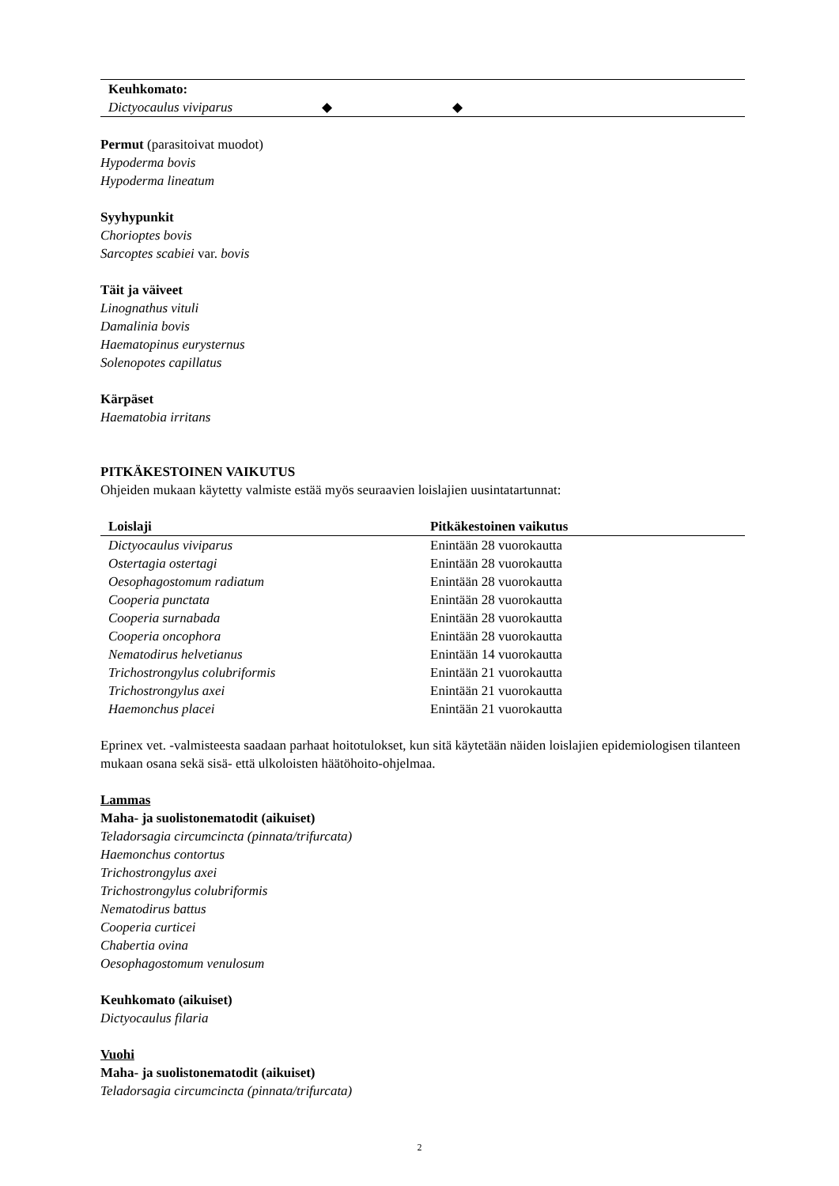| Keuhkomato: | | |
| Dictyocaulus viviparus | ◆ | ◆ |
Permut (parasitoivat muodot)
Hypoderma bovis
Hypoderma lineatum
Syyhypunkit
Chorioptes bovis
Sarcoptes scabiei var. bovis
Täit ja väiveet
Linognathus vituli
Damalinia bovis
Haematopinus eurysternus
Solenopotes capillatus
Kärpäset
Haematobia irritans
PITKÄKESTOINEN VAIKUTUS
Ohjeiden mukaan käytetty valmiste estää myös seuraavien loislajien uusintatartunnat:
| Loislaji | Pitkäkestoinen vaikutus |
| --- | --- |
| Dictyocaulus viviparus | Enintään 28 vuorokautta |
| Ostertagia ostertagi | Enintään 28 vuorokautta |
| Oesophagostomum radiatum | Enintään 28 vuorokautta |
| Cooperia punctata | Enintään 28 vuorokautta |
| Cooperia surnabada | Enintään 28 vuorokautta |
| Cooperia oncophora | Enintään 28 vuorokautta |
| Nematodirus helvetianus | Enintään 14 vuorokautta |
| Trichostrongylus colubriformis | Enintään 21 vuorokautta |
| Trichostrongylus axei | Enintään 21 vuorokautta |
| Haemonchus placei | Enintään 21 vuorokautta |
Eprinex vet. -valmisteesta saadaan parhaat hoitotulokset, kun sitä käytetään näiden loislajien epidemiologisen tilanteen mukaan osana sekä sisä- että ulkoloisten häätöhoito-ohjelmaa.
Lammas
Maha- ja suolistonematodit (aikuiset)
Teladorsagia circumcincta (pinnata/trifurcata)
Haemonchus contortus
Trichostrongylus axei
Trichostrongylus colubriformis
Nematodirus battus
Cooperia curticei
Chabertia ovina
Oesophagostomum venulosum
Keuhkomato (aikuiset)
Dictyocaulus filaria
Vuohi
Maha- ja suolistonematodit (aikuiset)
Teladorsagia circumcincta (pinnata/trifurcata)
2